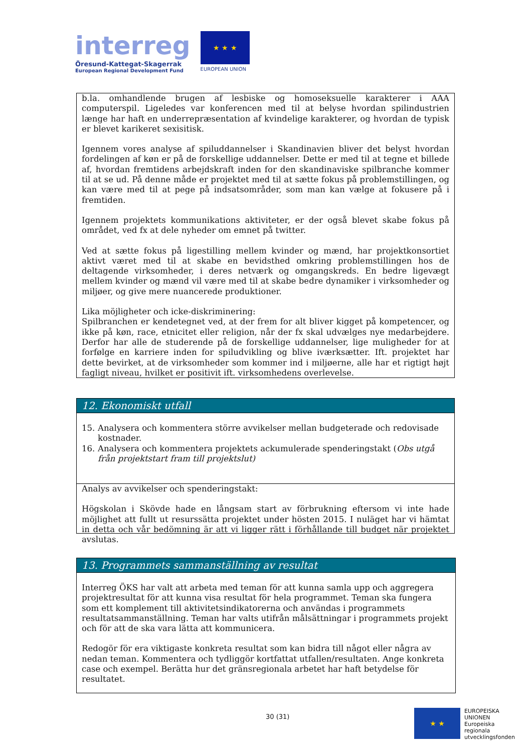interreg
Öresund-Kattegat-Skagerrak
European Regional Development Fund
★ ★ ★
EUROPEAN UNION
b.la. omhandlende brugen af lesbiske og homoseksuelle karakterer i AAA computerspil. Ligeledes var konferencen med til at belyse hvordan spilindustrien længe har haft en underrepræsentation af kvindelige karakterer, og hvordan de typisk er blevet karikeret sexisitisk.
Igennem vores analyse af spiluddannelser i Skandinavien bliver det belyst hvordan fordelingen af køn er på de forskellige uddannelser. Dette er med til at tegne et billede af, hvordan fremtidens arbejdskraft inden for den skandinaviske spilbranche kommer til at se ud. På denne måde er projektet med til at sætte fokus på problemstillingen, og kan være med til at pege på indsatsområder, som man kan vælge at fokusere på i fremtiden.
Igennem projektets kommunikations aktiviteter, er der også blevet skabe fokus på området, ved fx at dele nyheder om emnet på twitter.
Ved at sætte fokus på ligestilling mellem kvinder og mænd, har projektkonsortiet aktivt været med til at skabe en bevidsthed omkring problemstillingen hos de deltagende virksomheder, i deres netværk og omgangskreds. En bedre ligevægt mellem kvinder og mænd vil være med til at skabe bedre dynamiker i virksomheder og miljøer, og give mere nuancerede produktioner.
Lika möjligheter och icke-diskriminering:
Spilbranchen er kendetegnet ved, at der frem for alt bliver kigget på kompetencer, og ikke på køn, race, etnicitet eller religion, når der fx skal udvælges nye medarbejdere. Derfor har alle de studerende på de forskellige uddannelser, lige muligheder for at forfølge en karriere inden for spiludvikling og blive iværksætter. Ift. projektet har dette bevirket, at de virksomheder som kommer ind i miljøerne, alle har et rigtigt højt fagligt niveau, hvilket er positivit ift. virksomhedens overlevelse.
12. Ekonomiskt utfall
15. Analysera och kommentera större avvikelser mellan budgeterade och redovisade kostnader.
16. Analysera och kommentera projektets ackumulerade spenderingstakt (Obs utgå från projektstart fram till projektslut)
Analys av avvikelser och spenderingstakt:
Högskolan i Skövde hade en långsam start av förbrukning eftersom vi inte hade möjlighet att fullt ut resurssätta projektet under hösten 2015. I nuläget har vi hämtat in detta och vår bedömning är att vi ligger rätt i förhållande till budget när projektet avslutas.
13. Programmets sammanställning av resultat
Interreg ÖKS har valt att arbeta med teman för att kunna samla upp och aggregera projektresultat för att kunna visa resultat för hela programmet. Teman ska fungera som ett komplement till aktivitetsindikatorerna och användas i programmets resultatsammanställning. Teman har valts utifrån målsättningar i programmets projekt och för att de ska vara lätta att kommunicera.
Redogör för era viktigaste konkreta resultat som kan bidra till något eller några av nedan teman. Kommentera och tydliggör kortfattat utfallen/resultaten. Ange konkreta case och exempel. Berätta hur det gränsregionala arbetet har haft betydelse för resultatet.
30 (31)
★ ★
EUROPEISKA
UNIONEN
Europeiska
regionala
utvecklingsfonden